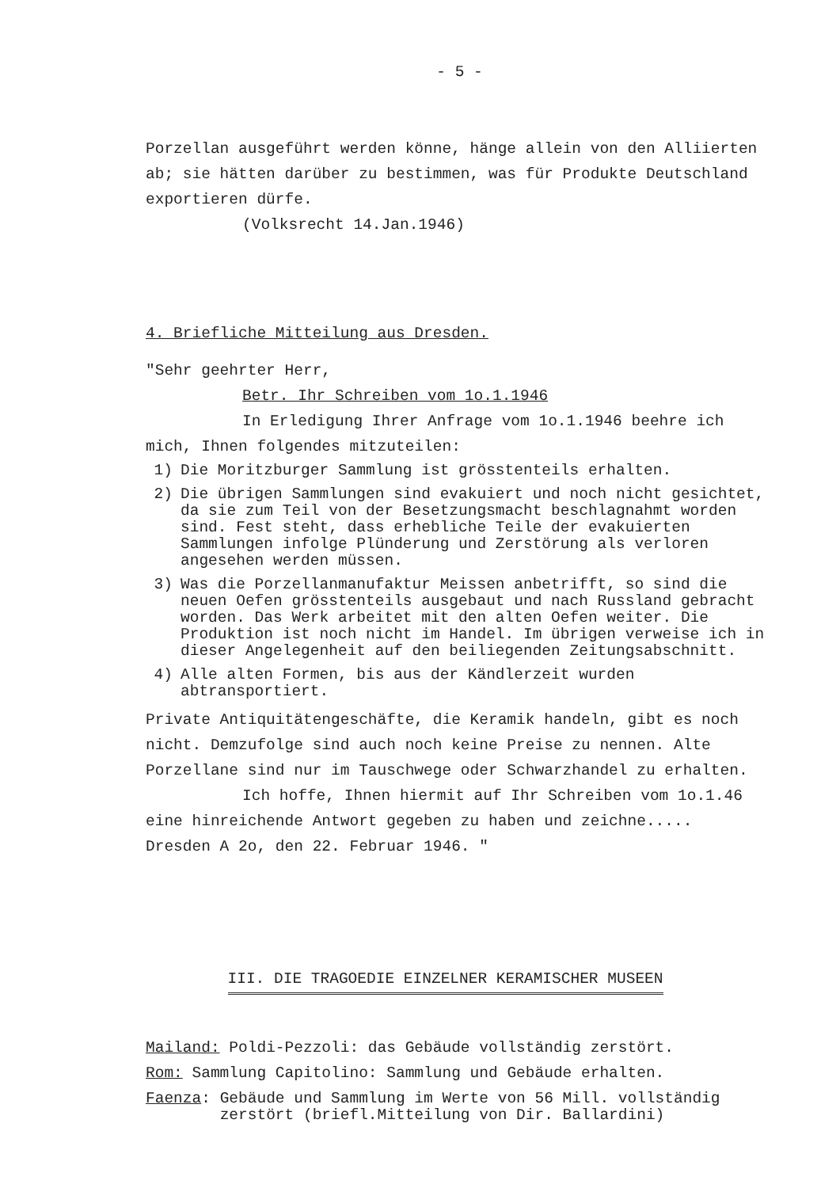- 5 -
Porzellan ausgeführt werden könne, hänge allein von den Alliierten ab; sie hätten darüber zu bestimmen, was für Produkte Deutschland exportieren dürfe.
(Volksrecht 14.Jan.1946)
4. Briefliche Mitteilung aus Dresden.
"Sehr geehrter Herr,
Betr. Ihr Schreiben vom 1o.1.1946
In Erledigung Ihrer Anfrage vom 1o.1.1946 beehre ich mich, Ihnen folgendes mitzuteilen:
1) Die Moritzburger Sammlung ist grösstenteils erhalten.
2) Die übrigen Sammlungen sind evakuiert und noch nicht gesichtet, da sie zum Teil von der Besetzungsmacht beschlagnahmt worden sind. Fest steht, dass erhebliche Teile der evakuierten Sammlungen infolge Plünderung und Zerstörung als verloren angesehen werden müssen.
3) Was die Porzellanmanufaktur Meissen anbetrifft, so sind die neuen Oefen grösstenteils ausgebaut und nach Russland gebracht worden. Das Werk arbeitet mit den alten Oefen weiter. Die Produktion ist noch nicht im Handel. Im übrigen verweise ich in dieser Angelegenheit auf den beiliegenden Zeitungsabschnitt.
4) Alle alten Formen, bis aus der Kändlerzeit wurden abtransportiert.
Private Antiquitätengeschäfte, die Keramik handeln, gibt es noch nicht. Demzufolge sind auch noch keine Preise zu nennen. Alte Porzellane sind nur im Tauschwege oder Schwarzhandel zu erhalten.
Ich hoffe, Ihnen hiermit auf Ihr Schreiben vom 1o.1.46 eine hinreichende Antwort gegeben zu haben und zeichne.....
Dresden A 2o, den 22. Februar 1946. "
III. DIE TRAGOEDIE EINZELNER KERAMISCHER MUSEEN
Mailand: Poldi-Pezzoli: das Gebäude vollständig zerstört.
Rom: Sammlung Capitolino: Sammlung und Gebäude erhalten.
Faenza: Gebäude und Sammlung im Werte von 56 Mill. vollständig zerstört (briefl.Mitteilung von Dir. Ballardini)